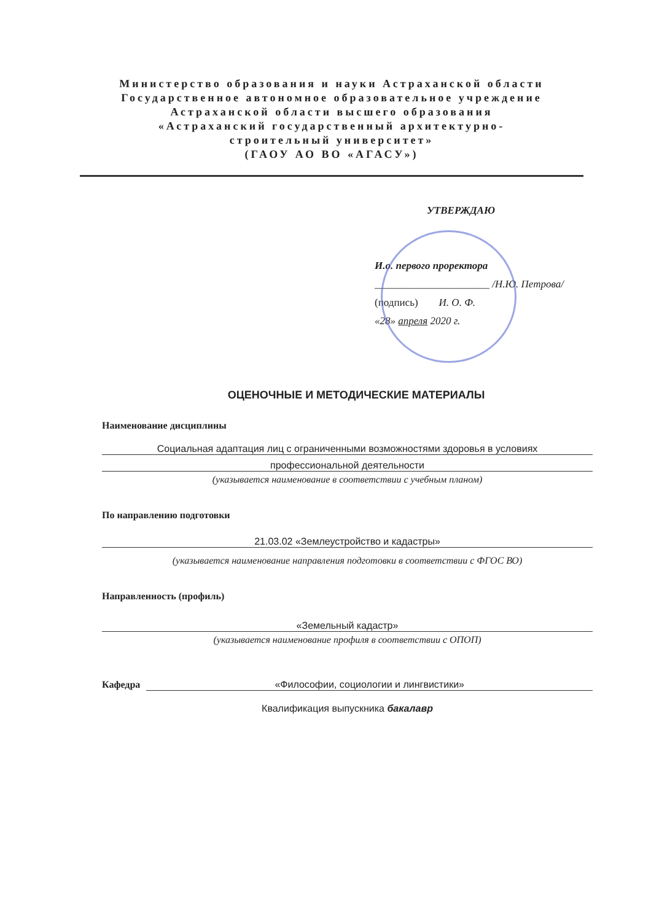Министерство образования и науки Астраханской области
Государственное автономное образовательное учреждение
Астраханской области высшего образования
«Астраханский государственный архитектурно-
строительный университет»
(ГАОУ АО ВО «АГАСУ»)
УТВЕРЖДАЮ
И.о. первого проректора
______________________ /Н.Ю. Петрова/
(подпись) И. О. Ф.
«28» апреля 2020 г.
ОЦЕНОЧНЫЕ И МЕТОДИЧЕСКИЕ МАТЕРИАЛЫ
Наименование дисциплины
Социальная адаптация лиц с ограниченными возможностями здоровья в условиях
профессиональной деятельности
(указывается наименование в соответствии с учебным планом)
По направлению подготовки
21.03.02 «Землеустройство и кадастры»
(указывается наименование направления подготовки в соответствии с ФГОС ВО)
Направленность (профиль)
«Земельный кадастр»
(указывается наименование профиля в соответствии с ОПОП)
Кафедра «Философии, социологии и лингвистики»
Квалификация выпускника бакалавр